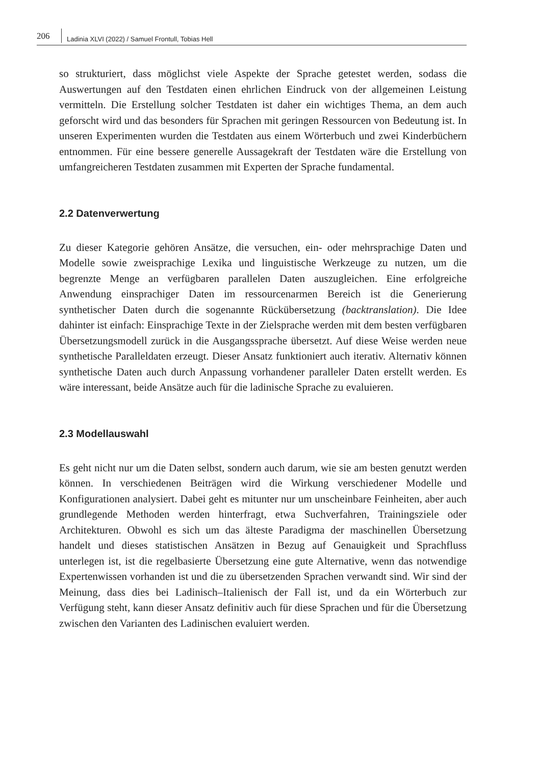206 Ladinia XLVI (2022) / Samuel Frontull, Tobias Hell
so strukturiert, dass möglichst viele Aspekte der Sprache getestet werden, sodass die Auswertungen auf den Testdaten einen ehrlichen Eindruck von der allgemeinen Leistung vermitteln. Die Erstellung solcher Testdaten ist daher ein wichtiges Thema, an dem auch geforscht wird und das besonders für Sprachen mit geringen Ressourcen von Bedeutung ist. In unseren Experimenten wurden die Testdaten aus einem Wörterbuch und zwei Kinderbüchern entnommen. Für eine bessere generelle Aussagekraft der Testdaten wäre die Erstellung von umfangreicheren Testdaten zusammen mit Experten der Sprache fundamental.
2.2 Datenverwertung
Zu dieser Kategorie gehören Ansätze, die versuchen, ein- oder mehrsprachige Daten und Modelle sowie zweisprachige Lexika und linguistische Werkzeuge zu nutzen, um die begrenzte Menge an verfügbaren parallelen Daten auszugleichen. Eine erfolgreiche Anwendung einsprachiger Daten im ressourcenarmen Bereich ist die Generierung synthetischer Daten durch die sogenannte Rückübersetzung (backtranslation). Die Idee dahinter ist einfach: Einsprachige Texte in der Zielsprache werden mit dem besten verfügbaren Übersetzungsmodell zurück in die Ausgangssprache übersetzt. Auf diese Weise werden neue synthetische Paralleldaten erzeugt. Dieser Ansatz funktioniert auch iterativ. Alternativ können synthetische Daten auch durch Anpassung vorhandener paralleler Daten erstellt werden. Es wäre interessant, beide Ansätze auch für die ladinische Sprache zu evaluieren.
2.3 Modellauswahl
Es geht nicht nur um die Daten selbst, sondern auch darum, wie sie am besten genutzt werden können. In verschiedenen Beiträgen wird die Wirkung verschiedener Modelle und Konfigurationen analysiert. Dabei geht es mitunter nur um unscheinbare Feinheiten, aber auch grundlegende Methoden werden hinterfragt, etwa Suchverfahren, Trainingsziele oder Architekturen. Obwohl es sich um das älteste Paradigma der maschinellen Übersetzung handelt und dieses statistischen Ansätzen in Bezug auf Genauigkeit und Sprachfluss unterlegen ist, ist die regelbasierte Übersetzung eine gute Alternative, wenn das notwendige Expertenwissen vorhanden ist und die zu übersetzenden Sprachen verwandt sind. Wir sind der Meinung, dass dies bei Ladinisch–Italienisch der Fall ist, und da ein Wörterbuch zur Verfügung steht, kann dieser Ansatz definitiv auch für diese Sprachen und für die Übersetzung zwischen den Varianten des Ladinischen evaluiert werden.